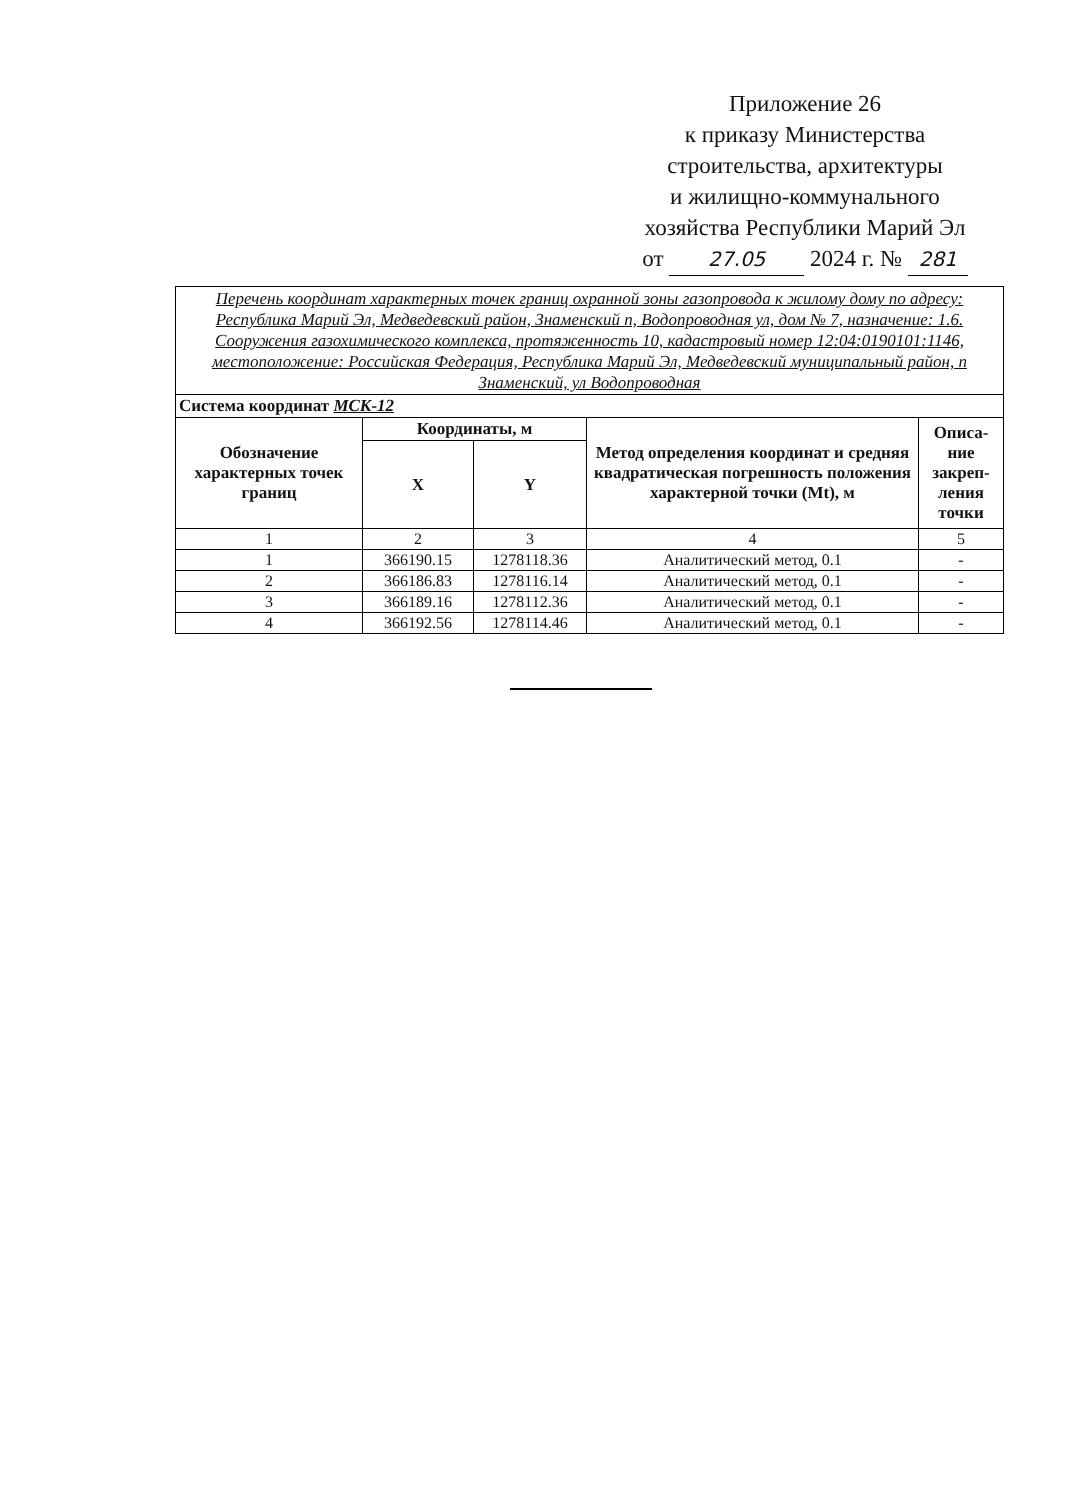Приложение 26
к приказу Министерства
строительства, архитектуры
и жилищно-коммунального
хозяйства Республики Марий Эл
от 27.05 2024 г. № 281
| Перечень координат характерных точек границ охранной зоны газопровода к жилому дому по адресу: Республика Марий Эл, Медведевский район, Знаменский п, Водопроводная ул, дом № 7, назначение: 1.6. Сооружения газохимического комплекса, протяженность 10, кадастровый номер 12:04:0190101:1146, местоположение: Российская Федерация, Республика Марий Эл, Медведевский муниципальный район, п Знаменский, ул Водопроводная | | | | |
| Система координат МСК-12 | | | | |
| Обозначение характерных точек границ | Координаты, м | | Метод определения координат и средняя квадратическая погрешность положения характерной точки (Mt), м | Описа-ние закреп-ления точки |
| | X | Y | | |
| 1 | 2 | 3 | 4 | 5 |
| 1 | 366190.15 | 1278118.36 | Аналитический метод, 0.1 | - |
| 2 | 366186.83 | 1278116.14 | Аналитический метод, 0.1 | - |
| 3 | 366189.16 | 1278112.36 | Аналитический метод, 0.1 | - |
| 4 | 366192.56 | 1278114.46 | Аналитический метод, 0.1 | - |